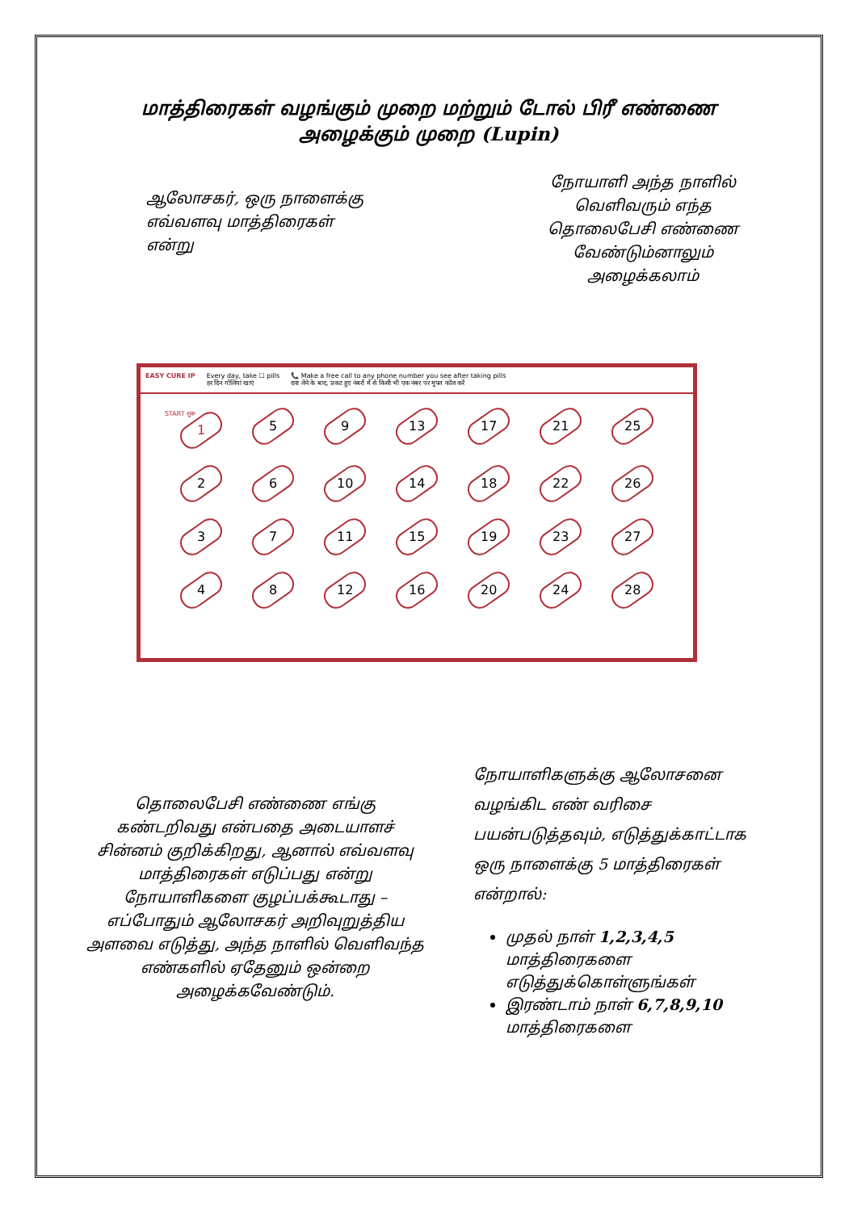மாத்திரைகள் வழங்கும் முறை மற்றும் டோல் பிரீ எண்ணை அழைக்கும் முறை (Lupin)
ஆலோசகர், ஒரு நாளைக்கு எவ்வளவு மாத்திரைகள் என்று
நோயாளி அந்த நாளில் வெளிவரும் எந்த தொலைபேசி எண்ணை வேண்டும்னாலும் அழைக்கலாம்
EASY CURE IP Every day, take ☐ pills
हर दिन गोलियां खाएं 📞 Make a free call to any phone number you see after taking pills
दवा लेने के बाद, प्रकट हुए नंबरों में से किसी भी एक नंबर पर मुफ्त कॉल करें
START शुरू
1
5
9
13
17
21
25
2
6
10
14
18
22
26
3
7
11
15
19
23
27
4
8
12
16
20
24
28
தொலைபேசி எண்ணை எங்கு கண்டறிவது என்பதை அடையாளச் சின்னம் குறிக்கிறது, ஆனால் எவ்வளவு மாத்திரைகள் எடுப்பது என்று நோயாளிகளை குழப்பக்கூடாது – எப்போதும் ஆலோசகர் அறிவுறுத்திய அளவை எடுத்து, அந்த நாளில் வெளிவந்த எண்களில் ஏதேனும் ஒன்றை அழைக்கவேண்டும்.
நோயாளிகளுக்கு ஆலோசனை வழங்கிட எண் வரிசை பயன்படுத்தவும், எடுத்துக்காட்டாக ஒரு நாளைக்கு 5 மாத்திரைகள் என்றால்:
முதல் நாள் 1,2,3,4,5 மாத்திரைகளை எடுத்துக்கொள்ளுங்கள்
இரண்டாம் நாள் 6,7,8,9,10 மாத்திரைகளை